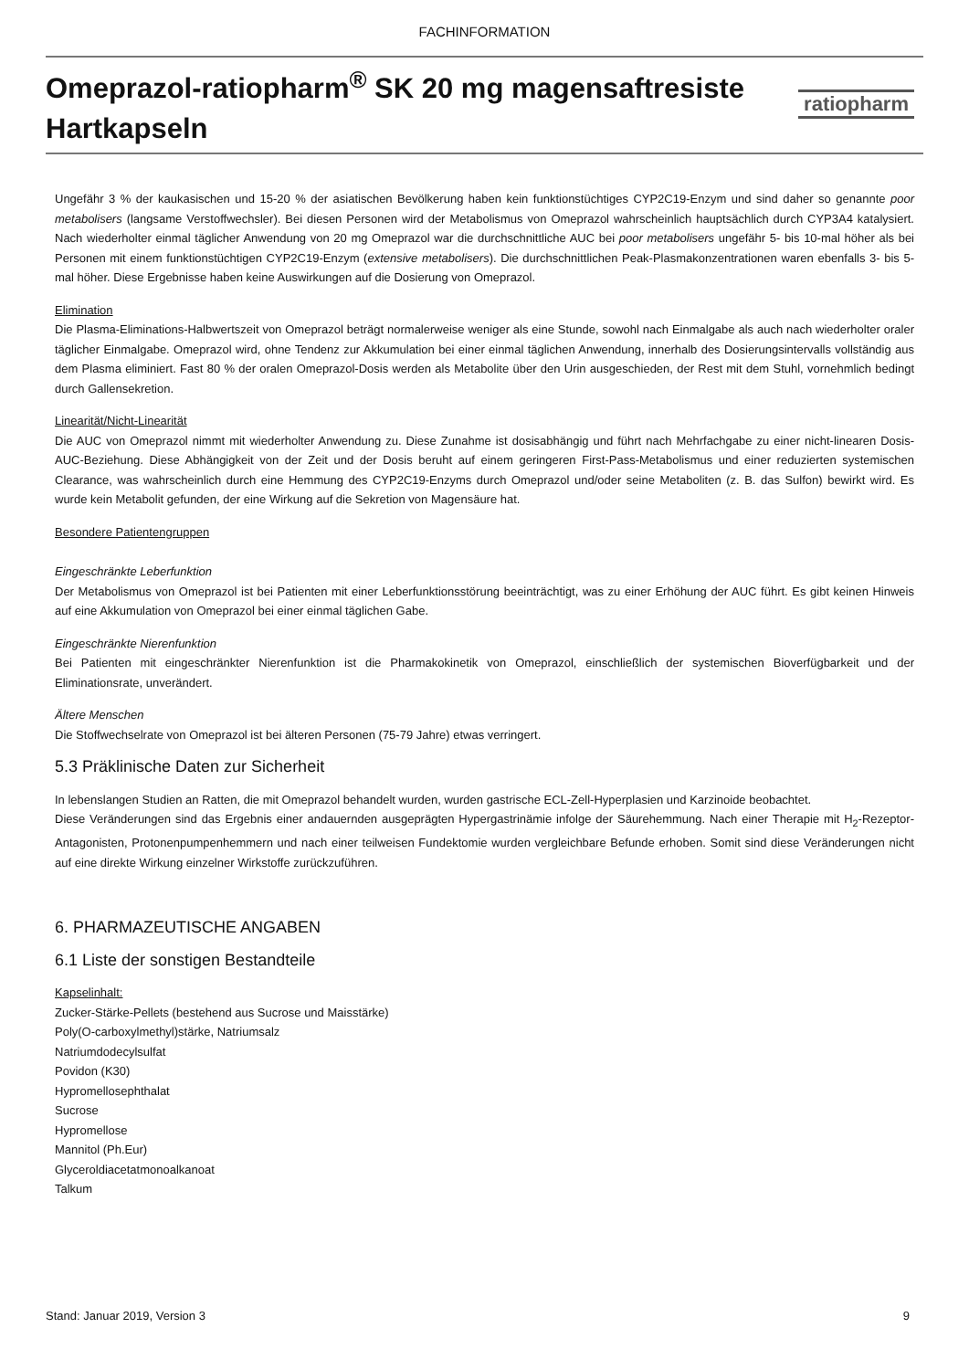FACHINFORMATION
Omeprazol-ratiopharm<sup>®</sup> SK 20 mg magensaftresiste Hartkapseln
ratiopharm
Ungefähr 3 % der kaukasischen und 15-20 % der asiatischen Bevölkerung haben kein funktionstüchtiges CYP2C19-Enzym und sind daher so genannte poor metabolisers (langsame Verstoffwechsler). Bei diesen Personen wird der Metabolismus von Omeprazol wahrscheinlich hauptsächlich durch CYP3A4 katalysiert. Nach wiederholter einmal täglicher Anwendung von 20 mg Omeprazol war die durchschnittliche AUC bei poor metabolisers ungefähr 5- bis 10-mal höher als bei Personen mit einem funktionstüchtigen CYP2C19-Enzym (extensive metabolisers). Die durchschnittlichen Peak-Plasmakonzentrationen waren ebenfalls 3- bis 5-mal höher. Diese Ergebnisse haben keine Auswirkungen auf die Dosierung von Omeprazol.
Elimination
Die Plasma-Eliminations-Halbwertszeit von Omeprazol beträgt normalerweise weniger als eine Stunde, sowohl nach Einmalgabe als auch nach wiederholter oraler täglicher Einmalgabe. Omeprazol wird, ohne Tendenz zur Akkumulation bei einer einmal täglichen Anwendung, innerhalb des Dosierungsintervalls vollständig aus dem Plasma eliminiert. Fast 80 % der oralen Omeprazol-Dosis werden als Metabolite über den Urin ausgeschieden, der Rest mit dem Stuhl, vornehmlich bedingt durch Gallensekretion.
Linearität/Nicht-Linearität
Die AUC von Omeprazol nimmt mit wiederholter Anwendung zu. Diese Zunahme ist dosisabhängig und führt nach Mehrfachgabe zu einer nicht-linearen Dosis-AUC-Beziehung. Diese Abhängigkeit von der Zeit und der Dosis beruht auf einem geringeren First-Pass-Metabolismus und einer reduzierten systemischen Clearance, was wahrscheinlich durch eine Hemmung des CYP2C19-Enzyms durch Omeprazol und/oder seine Metaboliten (z. B. das Sulfon) bewirkt wird. Es wurde kein Metabolit gefunden, der eine Wirkung auf die Sekretion von Magensäure hat.
Besondere Patientengruppen
Eingeschränkte Leberfunktion
Der Metabolismus von Omeprazol ist bei Patienten mit einer Leberfunktionsstörung beeinträchtigt, was zu einer Erhöhung der AUC führt. Es gibt keinen Hinweis auf eine Akkumulation von Omeprazol bei einer einmal täglichen Gabe.
Eingeschränkte Nierenfunktion
Bei Patienten mit eingeschränkter Nierenfunktion ist die Pharmakokinetik von Omeprazol, einschließlich der systemischen Bioverfügbarkeit und der Eliminationsrate, unverändert.
Ältere Menschen
Die Stoffwechselrate von Omeprazol ist bei älteren Personen (75-79 Jahre) etwas verringert.
5.3 Präklinische Daten zur Sicherheit
In lebenslangen Studien an Ratten, die mit Omeprazol behandelt wurden, wurden gastrische ECL-Zell-Hyperplasien und Karzinoide beobachtet.
Diese Veränderungen sind das Ergebnis einer andauernden ausgeprägten Hypergastrinämie infolge der Säurehemmung. Nach einer Therapie mit H<sub>2</sub>-Rezeptor-Antagonisten, Protonenpumpenhemmern und nach einer teilweisen Fundektomie wurden vergleichbare Befunde erhoben. Somit sind diese Veränderungen nicht auf eine direkte Wirkung einzelner Wirkstoffe zurückzuführen.
6. PHARMAZEUTISCHE ANGABEN
6.1 Liste der sonstigen Bestandteile
Kapselinhalt:
Zucker-Stärke-Pellets (bestehend aus Sucrose und Maisstärke)
Poly(O-carboxylmethyl)stärke, Natriumsalz
Natriumdodecylsulfat
Povidon (K30)
Hypromellosephthalat
Sucrose
Hypromellose
Mannitol (Ph.Eur)
Glyceroldiacetatmonoalkanoat
Talkum
Stand: Januar 2019, Version 3 9